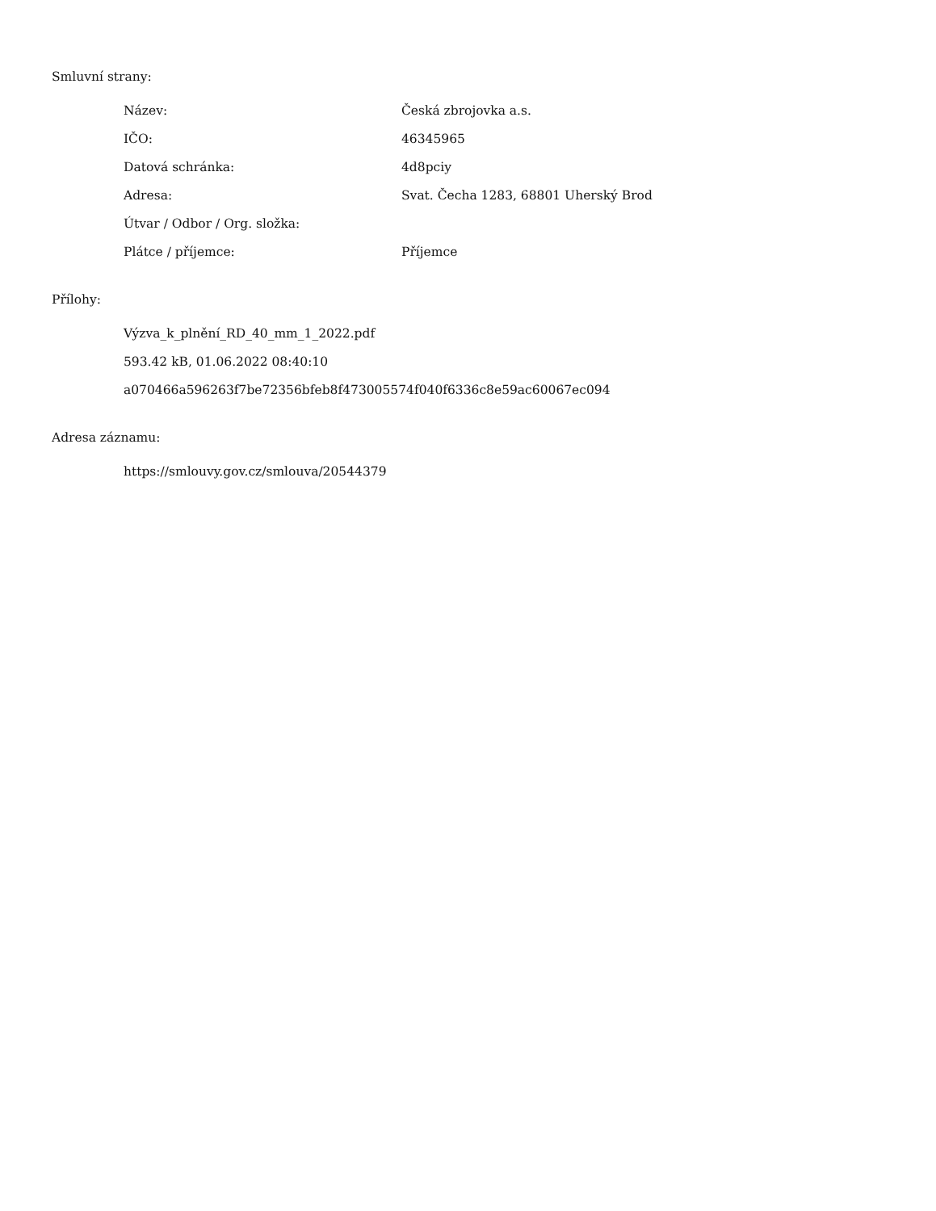Smluvní strany:
| Název: | Česká zbrojovka a.s. |
| IČO: | 46345965 |
| Datová schránka: | 4d8pciy |
| Adresa: | Svat. Čecha 1283, 68801 Uherský Brod |
| Útvar / Odbor / Org. složka: | |
| Plátce / příjemce: | Příjemce |
Přílohy:
Výzva_k_plnění_RD_40_mm_1_2022.pdf
593.42 kB, 01.06.2022 08:40:10
a070466a596263f7be72356bfeb8f473005574f040f6336c8e59ac60067ec094
Adresa záznamu:
https://smlouvy.gov.cz/smlouva/20544379